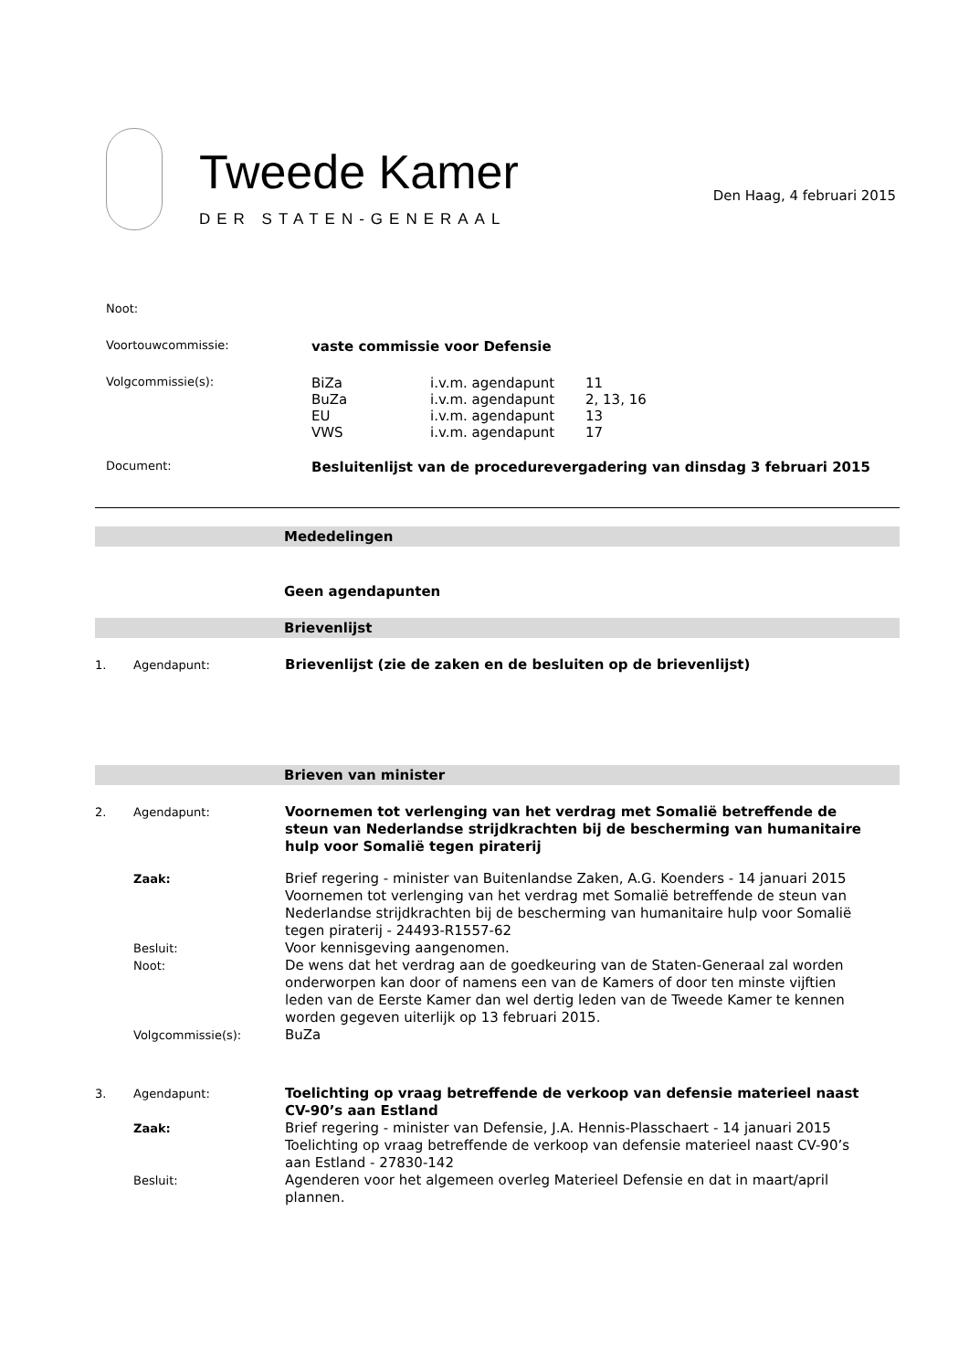Tweede Kamer
DER STATEN-GENERAAL
Den Haag, 4 februari 2015
| Noot: | |
| Voortouwcommissie: | vaste commissie voor Defensie |
| Volgcommissie(s): | / BiZa / i.v.m. agendapunt / 11 / / BuZa / i.v.m. agendapunt / 2, 13, 16 / / EU / i.v.m. agendapunt / 13 / / VWS / i.v.m. agendapunt / 17 / |
| Document: | Besluitenlijst van de procedurevergadering van dinsdag 3 februari 2015 |
Mededelingen
Geen agendapunten
Brievenlijst
| 1. | Agendapunt: | Brievenlijst (zie de zaken en de besluiten op de brievenlijst) |
Brieven van minister
| 2. | Agendapunt: | Voornemen tot verlenging van het verdrag met Somalië betreffende de steun van Nederlandse strijdkrachten bij de bescherming van humanitaire hulp voor Somalië tegen piraterij |
| | Zaak: | Brief regering - minister van Buitenlandse Zaken, A.G. Koenders - 14 januari 2015 Voornemen tot verlenging van het verdrag met Somalië betreffende de steun van Nederlandse strijdkrachten bij de bescherming van humanitaire hulp voor Somalië tegen piraterij - 24493-R1557-62 |
| | Besluit: | Voor kennisgeving aangenomen. |
| | Noot: | De wens dat het verdrag aan de goedkeuring van de Staten-Generaal zal worden onderworpen kan door of namens een van de Kamers of door ten minste vijftien leden van de Eerste Kamer dan wel dertig leden van de Tweede Kamer te kennen worden gegeven uiterlijk op 13 februari 2015. |
| | Volgcommissie(s): | BuZa |
| 3. | Agendapunt: | Toelichting op vraag betreffende de verkoop van defensie materieel naast CV-90’s aan Estland |
| | Zaak: | Brief regering - minister van Defensie, J.A. Hennis-Plasschaert - 14 januari 2015 Toelichting op vraag betreffende de verkoop van defensie materieel naast CV-90’s aan Estland - 27830-142 |
| | Besluit: | Agenderen voor het algemeen overleg Materieel Defensie en dat in maart/april plannen. |